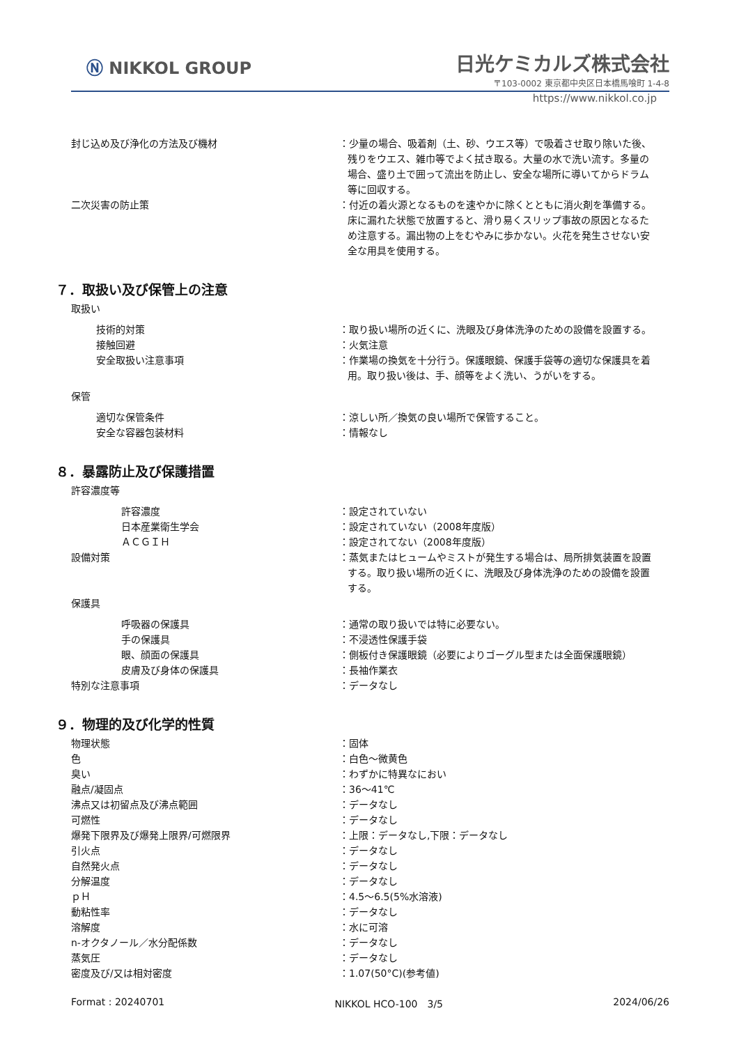Ⓝ NIKKOL GROUP
日光ケミカルズ株式会社
〒103-0002 東京都中央区日本橋馬喰町 1-4-8
https://www.nikkol.co.jp
封じ込め及び浄化の方法及び機材 ：少量の場合、吸着剤（土、砂、ウエス等）で吸着させ取り除いた後、残りをウエス、雑巾等でよく拭き取る。大量の水で洗い流す。多量の場合、盛り土で囲って流出を防止し、安全な場所に導いてからドラム等に回収する。
二次災害の防止策 ：付近の着火源となるものを速やかに除くとともに消火剤を準備する。床に漏れた状態で放置すると、滑り易くスリップ事故の原因となるため注意する。漏出物の上をむやみに歩かない。火花を発生させない安全な用具を使用する。
７．取扱い及び保管上の注意
取扱い
技術的対策 ：取り扱い場所の近くに、洗眼及び身体洗浄のための設備を設置する。
接触回避 ：火気注意
安全取扱い注意事項 ：作業場の換気を十分行う。保護眼鏡、保護手袋等の適切な保護具を着用。取り扱い後は、手、顔等をよく洗い、うがいをする。
保管
適切な保管条件 ：涼しい所／換気の良い場所で保管すること。
安全な容器包装材料 ：情報なし
８．暴露防止及び保護措置
許容濃度等
許容濃度 ：設定されていない
日本産業衛生学会 ：設定されていない（2008年度版）
ＡＣＧＩＨ ：設定されてない（2008年度版）
設備対策 ：蒸気またはヒュームやミストが発生する場合は、局所排気装置を設置する。取り扱い場所の近くに、洗眼及び身体洗浄のための設備を設置する。
保護具
呼吸器の保護具 ：通常の取り扱いでは特に必要ない。
手の保護具 ：不浸透性保護手袋
眼、顔面の保護具 ：側板付き保護眼鏡（必要によりゴーグル型または全面保護眼鏡）
皮膚及び身体の保護具 ：長袖作業衣
特別な注意事項 ：データなし
９．物理的及び化学的性質
物理状態 ：固体
色 ：白色～微黄色
臭い ：わずかに特異なにおい
融点/凝固点 ：36～41℃
沸点又は初留点及び沸点範囲 ：データなし
可燃性 ：データなし
爆発下限界及び爆発上限界/可燃限界 ：上限：データなし,下限：データなし
引火点 ：データなし
自然発火点 ：データなし
分解温度 ：データなし
ｐＨ ：4.5～6.5(5%水溶液)
動粘性率 ：データなし
溶解度 ：水に可溶
n-オクタノール／水分配係数 ：データなし
蒸気圧 ：データなし
密度及び/又は相対密度 ：1.07(50°C)(参考値)
Format : 20240701 NIKKOL HCO-100　3/5 2024/06/26